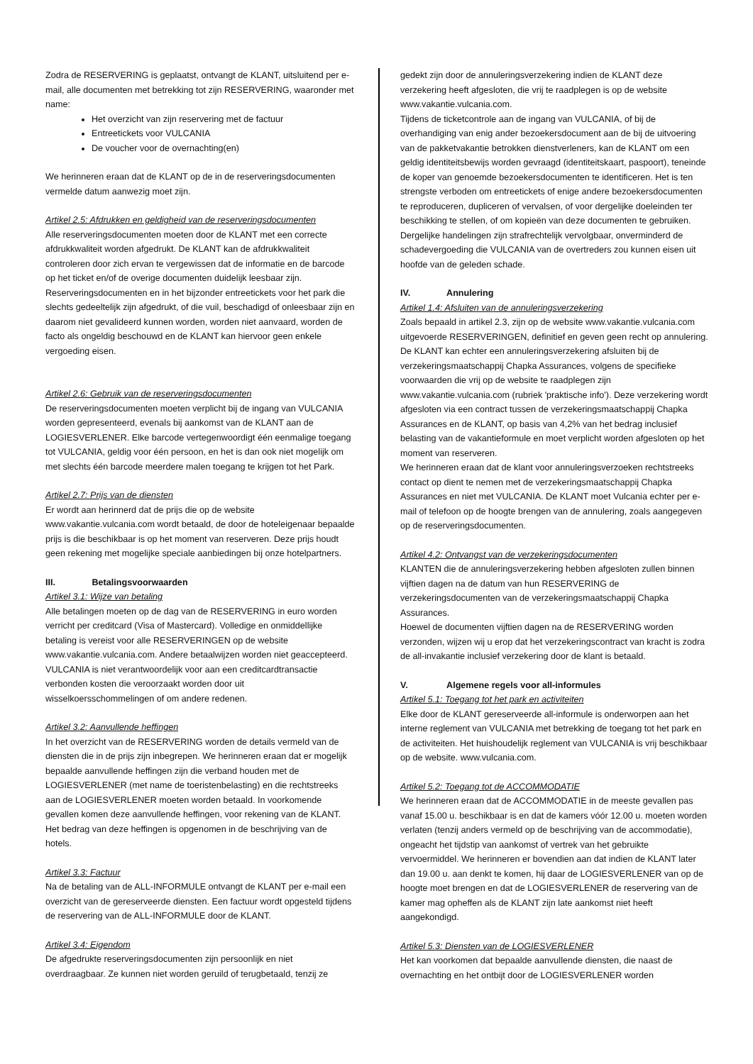Zodra de RESERVERING is geplaatst, ontvangt de KLANT, uitsluitend per e-mail, alle documenten met betrekking tot zijn RESERVERING, waaronder met name:
Het overzicht van zijn reservering met de factuur
Entreetickets voor VULCANIA
De voucher voor de overnachting(en)
We herinneren eraan dat de KLANT op de in de reserveringsdocumenten vermelde datum aanwezig moet zijn.
Artikel 2.5: Afdrukken en geldigheid van de reserveringsdocumenten
Alle reserveringsdocumenten moeten door de KLANT met een correcte afdrukkwaliteit worden afgedrukt. De KLANT kan de afdrukkwaliteit controleren door zich ervan te vergewissen dat de informatie en de barcode op het ticket en/of de overige documenten duidelijk leesbaar zijn. Reserveringsdocumenten en in het bijzonder entreetickets voor het park die slechts gedeeltelijk zijn afgedrukt, of die vuil, beschadigd of onleesbaar zijn en daarom niet gevalideerd kunnen worden, worden niet aanvaard, worden de facto als ongeldig beschouwd en de KLANT kan hiervoor geen enkele vergoeding eisen.
Artikel 2.6: Gebruik van de reserveringsdocumenten
De reserveringsdocumenten moeten verplicht bij de ingang van VULCANIA worden gepresenteerd, evenals bij aankomst van de KLANT aan de LOGIESVERLENER. Elke barcode vertegenwoordigt één eenmalige toegang tot VULCANIA, geldig voor één persoon, en het is dan ook niet mogelijk om met slechts één barcode meerdere malen toegang te krijgen tot het Park.
Artikel 2.7: Prijs van de diensten
Er wordt aan herinnerd dat de prijs die op de website www.vakantie.vulcania.com wordt betaald, de door de hoteleigenaar bepaalde prijs is die beschikbaar is op het moment van reserveren. Deze prijs houdt geen rekening met mogelijke speciale aanbiedingen bij onze hotelpartners.
III. Betalingsvoorwaarden
Artikel 3.1: Wijze van betaling
Alle betalingen moeten op de dag van de RESERVERING in euro worden verricht per creditcard (Visa of Mastercard). Volledige en onmiddellijke betaling is vereist voor alle RESERVERINGEN op de website www.vakantie.vulcania.com. Andere betaalwijzen worden niet geaccepteerd. VULCANIA is niet verantwoordelijk voor aan een creditcardtransactie verbonden kosten die veroorzaakt worden door uit wisselkoersschommelingen of om andere redenen.
Artikel 3.2: Aanvullende heffingen
In het overzicht van de RESERVERING worden de details vermeld van de diensten die in de prijs zijn inbegrepen. We herinneren eraan dat er mogelijk bepaalde aanvullende heffingen zijn die verband houden met de LOGIESVERLENER (met name de toeristenbelasting) en die rechtstreeks aan de LOGIESVERLENER moeten worden betaald. In voorkomende gevallen komen deze aanvullende heffingen, voor rekening van de KLANT. Het bedrag van deze heffingen is opgenomen in de beschrijving van de hotels.
Artikel 3.3: Factuur
Na de betaling van de ALL-INFORMULE ontvangt de KLANT per e-mail een overzicht van de gereserveerde diensten. Een factuur wordt opgesteld tijdens de reservering van de ALL-INFORMULE door de KLANT.
Artikel 3.4: Eigendom
De afgedrukte reserveringsdocumenten zijn persoonlijk en niet overdraagbaar. Ze kunnen niet worden geruild of terugbetaald, tenzij ze
gedekt zijn door de annuleringsverzekering indien de KLANT deze verzekering heeft afgesloten, die vrij te raadplegen is op de website www.vakantie.vulcania.com.
Tijdens de ticketcontrole aan de ingang van VULCANIA, of bij de overhandiging van enig ander bezoekersdocument aan de bij de uitvoering van de pakketvakantie betrokken dienstverleners, kan de KLANT om een geldig identiteitsbewijs worden gevraagd (identiteitskaart, paspoort), teneinde de koper van genoemde bezoekersdocumenten te identificeren. Het is ten strengste verboden om entreetickets of enige andere bezoekersdocumenten te reproduceren, dupliceren of vervalsen, of voor dergelijke doeleinden ter beschikking te stellen, of om kopieën van deze documenten te gebruiken. Dergelijke handelingen zijn strafrechtelijk vervolgbaar, onverminderd de schadevergoeding die VULCANIA van de overtreders zou kunnen eisen uit hoofde van de geleden schade.
IV. Annulering
Artikel 1.4: Afsluiten van de annuleringsverzekering
Zoals bepaald in artikel 2.3, zijn op de website www.vakantie.vulcania.com uitgevoerde RESERVERINGEN, definitief en geven geen recht op annulering.
De KLANT kan echter een annuleringsverzekering afsluiten bij de verzekeringsmaatschappij Chapka Assurances, volgens de specifieke voorwaarden die vrij op de website te raadplegen zijn www.vakantie.vulcania.com (rubriek 'praktische info'). Deze verzekering wordt afgesloten via een contract tussen de verzekeringsmaatschappij Chapka Assurances en de KLANT, op basis van 4,2% van het bedrag inclusief belasting van de vakantieformule en moet verplicht worden afgesloten op het moment van reserveren.
We herinneren eraan dat de klant voor annuleringsverzoeken rechtstreeks contact op dient te nemen met de verzekeringsmaatschappij Chapka Assurances en niet met VULCANIA. De KLANT moet Vulcania echter per e-mail of telefoon op de hoogte brengen van de annulering, zoals aangegeven op de reserveringsdocumenten.
Artikel 4.2: Ontvangst van de verzekeringsdocumenten
KLANTEN die de annuleringsverzekering hebben afgesloten zullen binnen vijftien dagen na de datum van hun RESERVERING de verzekeringsdocumenten van de verzekeringsmaatschappij Chapka Assurances.
Hoewel de documenten vijftien dagen na de RESERVERING worden verzonden, wijzen wij u erop dat het verzekeringscontract van kracht is zodra de all-invakantie inclusief verzekering door de klant is betaald.
V. Algemene regels voor all-informules
Artikel 5.1: Toegang tot het park en activiteiten
Elke door de KLANT gereserveerde all-informule is onderworpen aan het interne reglement van VULCANIA met betrekking de toegang tot het park en de activiteiten. Het huishoudelijk reglement van VULCANIA is vrij beschikbaar op de website. www.vulcania.com.
Artikel 5.2: Toegang tot de ACCOMMODATIE
We herinneren eraan dat de ACCOMMODATIE in de meeste gevallen pas vanaf 15.00 u. beschikbaar is en dat de kamers vóór 12.00 u. moeten worden verlaten (tenzij anders vermeld op de beschrijving van de accommodatie), ongeacht het tijdstip van aankomst of vertrek van het gebruikte vervoermiddel. We herinneren er bovendien aan dat indien de KLANT later dan 19.00 u. aan denkt te komen, hij daar de LOGIESVERLENER van op de hoogte moet brengen en dat de LOGIESVERLENER de reservering van de kamer mag opheffen als de KLANT zijn late aankomst niet heeft aangekondigd.
Artikel 5.3: Diensten van de LOGIESVERLENER
Het kan voorkomen dat bepaalde aanvullende diensten, die naast de overnachting en het ontbijt door de LOGIESVERLENER worden